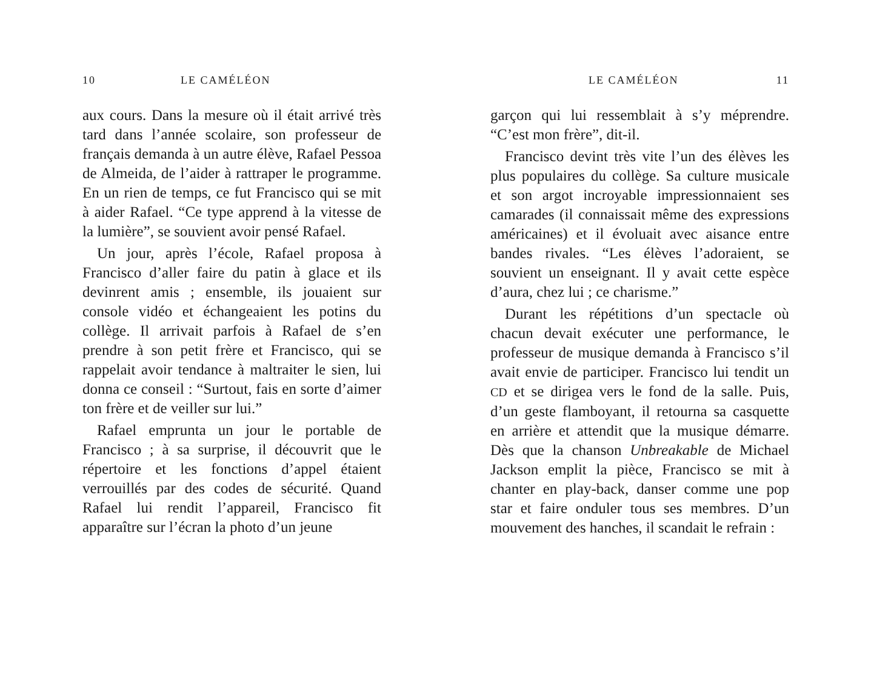10 LE CAMÉLÉON
aux cours. Dans la mesure où il était arrivé très tard dans l’année scolaire, son professeur de français demanda à un autre élève, Rafael Pessoa de Almeida, de l’aider à rattraper le programme. En un rien de temps, ce fut Francisco qui se mit à aider Rafael. “Ce type apprend à la vitesse de la lumière”, se souvient avoir pensé Rafael.
Un jour, après l’école, Rafael proposa à Francisco d’aller faire du patin à glace et ils devinrent amis ; ensemble, ils jouaient sur console vidéo et échangeaient les potins du collège. Il arrivait parfois à Rafael de s’en prendre à son petit frère et Francisco, qui se rappelait avoir tendance à maltraiter le sien, lui donna ce conseil : “Surtout, fais en sorte d’aimer ton frère et de veiller sur lui.”
Rafael emprunta un jour le portable de Francisco ; à sa surprise, il découvrit que le répertoire et les fonctions d’appel étaient verrouillés par des codes de sécurité. Quand Rafael lui rendit l’appareil, Francisco fit apparaître sur l’écran la photo d’un jeune
LE CAMÉLÉON 11
garçon qui lui ressemblait à s’y méprendre. “C’est mon frère”, dit-il.
Francisco devint très vite l’un des élèves les plus populaires du collège. Sa culture musicale et son argot incroyable impressionnaient ses camarades (il connaissait même des expressions américaines) et il évoluait avec aisance entre bandes rivales. “Les élèves l’adoraient, se souvient un enseignant. Il y avait cette espèce d’aura, chez lui ; ce charisme.”
Durant les répétitions d’un spectacle où chacun devait exécuter une performance, le professeur de musique demanda à Francisco s’il avait envie de participer. Francisco lui tendit un CD et se dirigea vers le fond de la salle. Puis, d’un geste flamboyant, il retourna sa casquette en arrière et attendit que la musique démarre. Dès que la chanson Unbreakable de Michael Jackson emplit la pièce, Francisco se mit à chanter en play-back, danser comme une pop star et faire onduler tous ses membres. D’un mouvement des hanches, il scandait le refrain :